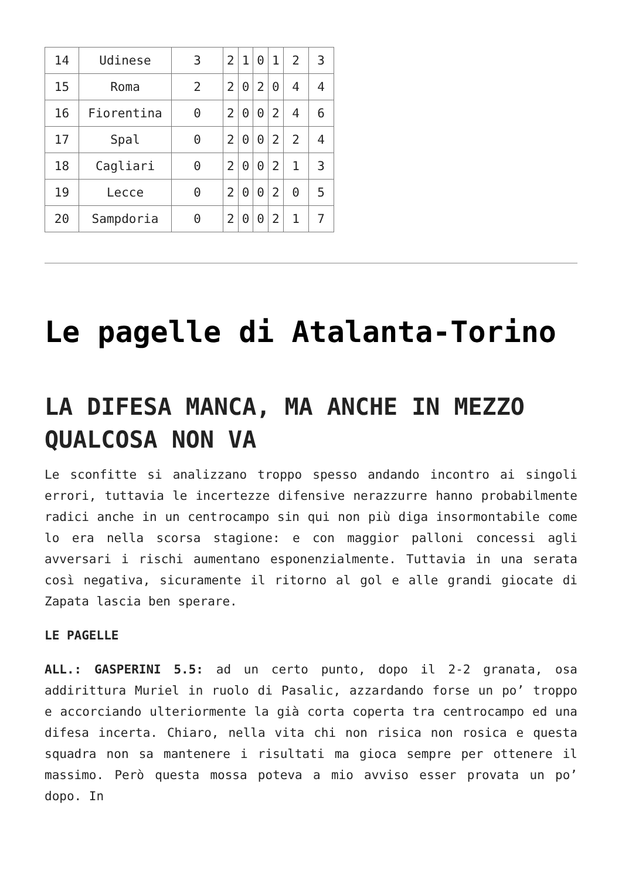| 14 | Udinese | 3 | 2 | 1 | 0 | 1 | 2 | 3 |
| 15 | Roma | 2 | 2 | 0 | 2 | 0 | 4 | 4 |
| 16 | Fiorentina | 0 | 2 | 0 | 0 | 2 | 4 | 6 |
| 17 | Spal | 0 | 2 | 0 | 0 | 2 | 2 | 4 |
| 18 | Cagliari | 0 | 2 | 0 | 0 | 2 | 1 | 3 |
| 19 | Lecce | 0 | 2 | 0 | 0 | 2 | 0 | 5 |
| 20 | Sampdoria | 0 | 2 | 0 | 0 | 2 | 1 | 7 |
Le pagelle di Atalanta-Torino
LA DIFESA MANCA, MA ANCHE IN MEZZO QUALCOSA NON VA
Le sconfitte si analizzano troppo spesso andando incontro ai singoli errori, tuttavia le incertezze difensive nerazzurre hanno probabilmente radici anche in un centrocampo sin qui non più diga insormontabile come lo era nella scorsa stagione: e con maggior palloni concessi agli avversari i rischi aumentano esponenzialmente. Tuttavia in una serata così negativa, sicuramente il ritorno al gol e alle grandi giocate di Zapata lascia ben sperare.
LE PAGELLE
ALL.: GASPERINI 5.5: ad un certo punto, dopo il 2-2 granata, osa addirittura Muriel in ruolo di Pasalic, azzardando forse un po’ troppo e accorciando ulteriormente la già corta coperta tra centrocampo ed una difesa incerta. Chiaro, nella vita chi non risica non rosica e questa squadra non sa mantenere i risultati ma gioca sempre per ottenere il massimo. Però questa mossa poteva a mio avviso esser provata un po’ dopo. In